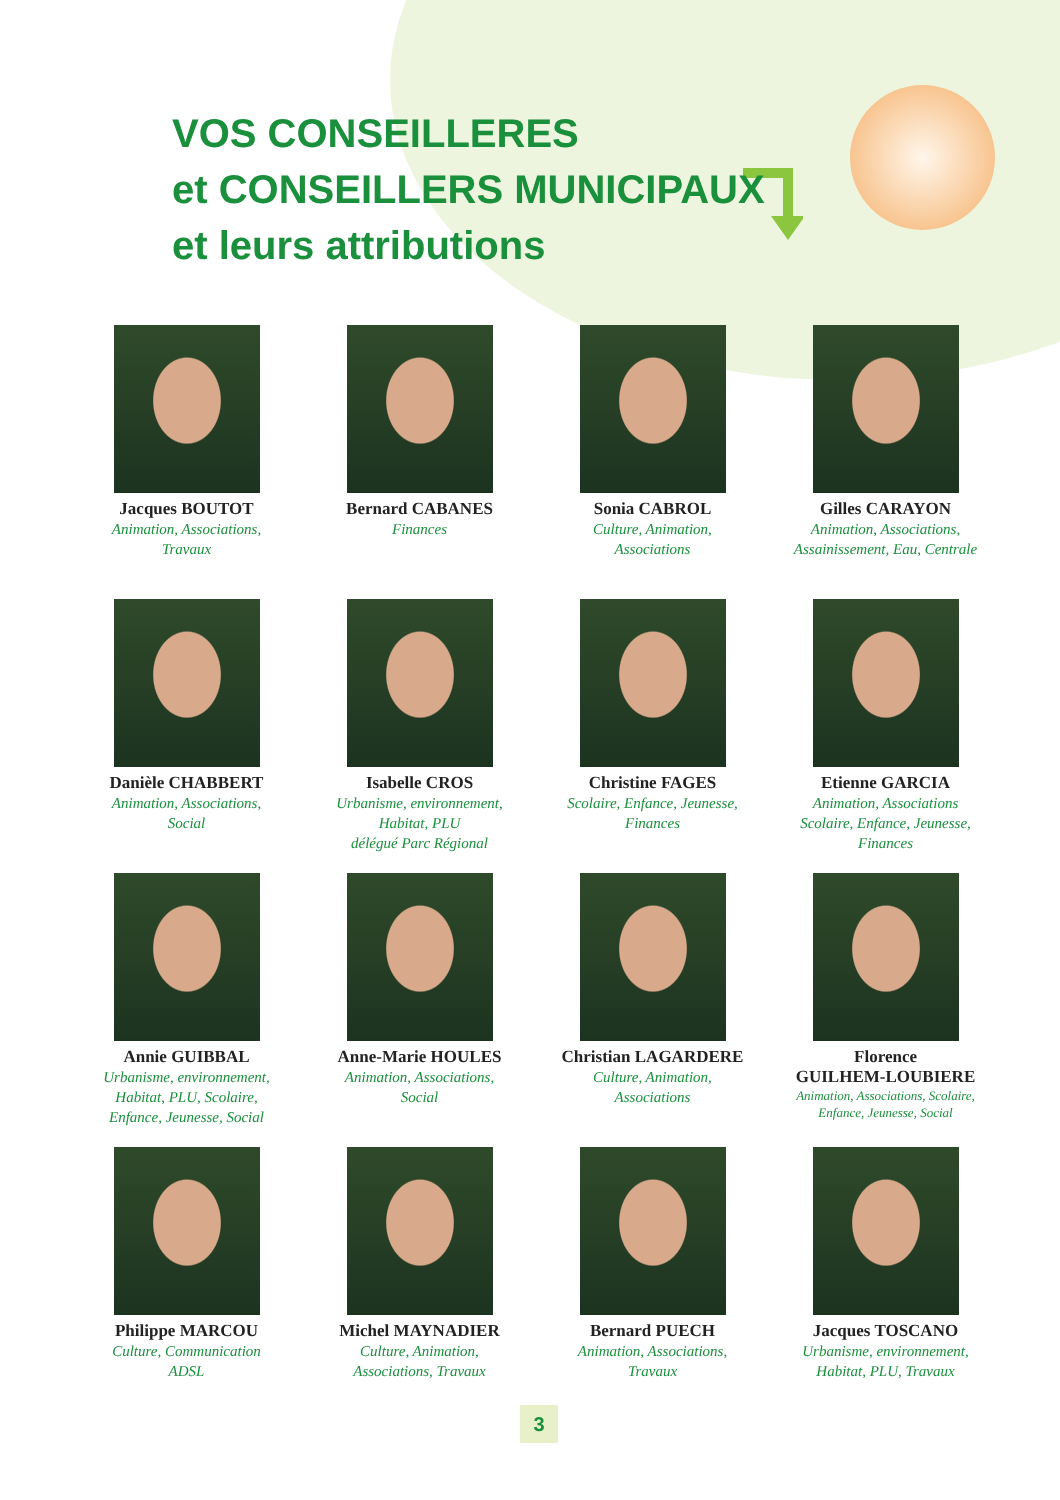VOS CONSEILLERES
et CONSEILLERS MUNICIPAUX
et leurs attributions
Jacques BOUTOT
Animation, Associations,
Travaux
Bernard CABANES
Finances
Sonia CABROL
Culture, Animation,
Associations
Gilles CARAYON
Animation, Associations,
Assainissement, Eau, Centrale
Danièle CHABBERT
Animation, Associations,
Social
Isabelle CROS
Urbanisme, environnement,
Habitat, PLU
délégué Parc Régional
Christine FAGES
Scolaire, Enfance, Jeunesse,
Finances
Etienne GARCIA
Animation, Associations
Scolaire, Enfance, Jeunesse,
Finances
Annie GUIBBAL
Urbanisme, environnement,
Habitat, PLU, Scolaire,
Enfance, Jeunesse, Social
Anne-Marie HOULES
Animation, Associations,
Social
Christian LAGARDERE
Culture, Animation,
Associations
Florence
GUILHEM-LOUBIERE
Animation, Associations, Scolaire,
Enfance, Jeunesse, Social
Philippe MARCOU
Culture, Communication
ADSL
Michel MAYNADIER
Culture, Animation,
Associations, Travaux
Bernard PUECH
Animation, Associations,
Travaux
Jacques TOSCANO
Urbanisme, environnement,
Habitat, PLU, Travaux
3